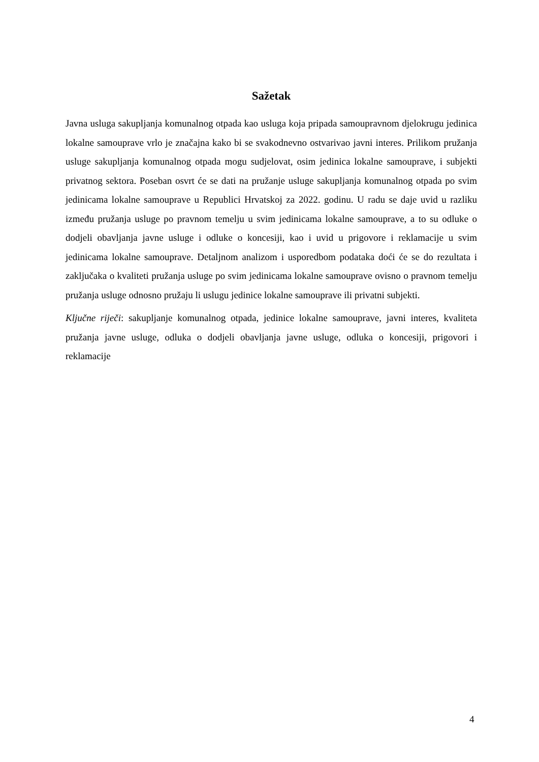Sažetak
Javna usluga sakupljanja komunalnog otpada kao usluga koja pripada samoupravnom djelokrugu jedinica lokalne samouprave vrlo je značajna kako bi se svakodnevno ostvarivao javni interes. Prilikom pružanja usluge sakupljanja komunalnog otpada mogu sudjelovat, osim jedinica lokalne samouprave, i subjekti privatnog sektora. Poseban osvrt će se dati na pružanje usluge sakupljanja komunalnog otpada po svim jedinicama lokalne samouprave u Republici Hrvatskoj za 2022. godinu. U radu se daje uvid u razliku između pružanja usluge po pravnom temelju u svim jedinicama lokalne samouprave, a to su odluke o dodjeli obavljanja javne usluge i odluke o koncesiji, kao i uvid u prigovore i reklamacije u svim jedinicama lokalne samouprave. Detaljnom analizom i usporedbom podataka doći će se do rezultata i zaključaka o kvaliteti pružanja usluge po svim jedinicama lokalne samouprave ovisno o pravnom temelju pružanja usluge odnosno pružaju li uslugu jedinice lokalne samouprave ili privatni subjekti.
Ključne riječi: sakupljanje komunalnog otpada, jedinice lokalne samouprave, javni interes, kvaliteta pružanja javne usluge, odluka o dodjeli obavljanja javne usluge, odluka o koncesiji, prigovori i reklamacije
4